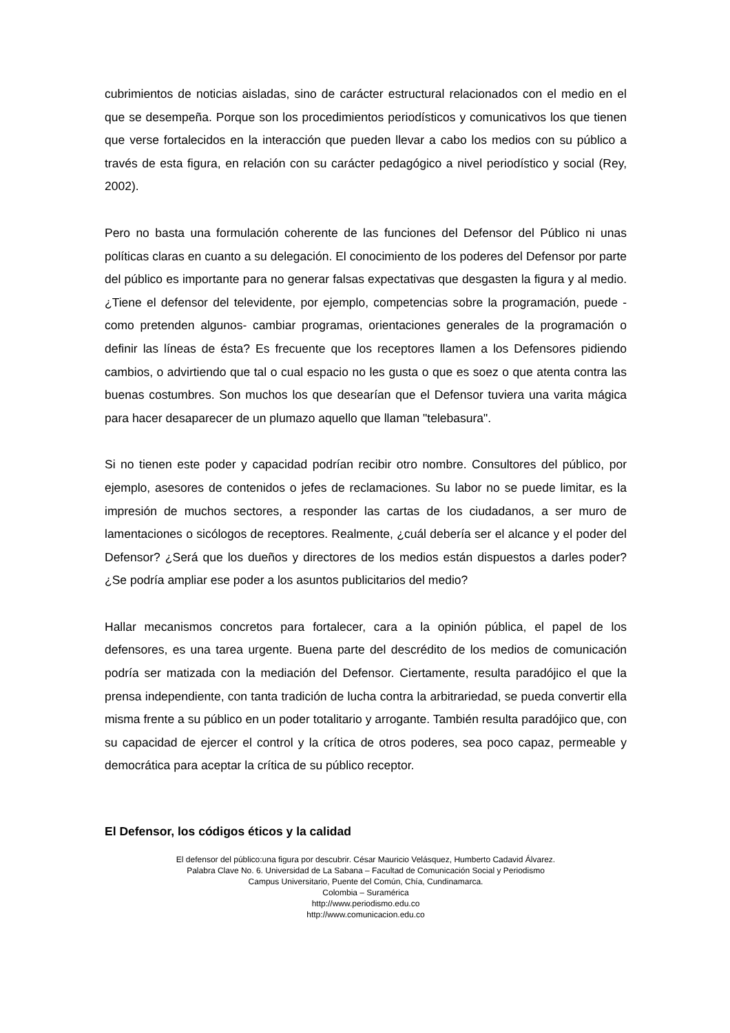cubrimientos de noticias aisladas, sino de carácter estructural relacionados con el medio en el que se desempeña. Porque son los procedimientos periodísticos y comunicativos los que tienen que verse fortalecidos en la interacción que pueden llevar a cabo los medios con su público a través de esta figura, en relación con su carácter pedagógico a nivel periodístico y social (Rey, 2002).
Pero no basta una formulación coherente de las funciones del Defensor del Público ni unas políticas claras en cuanto a su delegación. El conocimiento de los poderes del Defensor por parte del público es importante para no generar falsas expectativas que desgasten la figura y al medio. ¿Tiene el defensor del televidente, por ejemplo, competencias sobre la programación, puede -como pretenden algunos- cambiar programas, orientaciones generales de la programación o definir las líneas de ésta? Es frecuente que los receptores llamen a los Defensores pidiendo cambios, o advirtiendo que tal o cual espacio no les gusta o que es soez o que atenta contra las buenas costumbres. Son muchos los que desearían que el Defensor tuviera una varita mágica para hacer desaparecer de un plumazo aquello que llaman "telebasura".
Si no tienen este poder y capacidad podrían recibir otro nombre. Consultores del público, por ejemplo, asesores de contenidos o jefes de reclamaciones. Su labor no se puede limitar, es la impresión de muchos sectores, a responder las cartas de los ciudadanos, a ser muro de lamentaciones o sicólogos de receptores. Realmente, ¿cuál debería ser el alcance y el poder del Defensor? ¿Será que los dueños y directores de los medios están dispuestos a darles poder? ¿Se podría ampliar ese poder a los asuntos publicitarios del medio?
Hallar mecanismos concretos para fortalecer, cara a la opinión pública, el papel de los defensores, es una tarea urgente. Buena parte del descrédito de los medios de comunicación podría ser matizada con la mediación del Defensor. Ciertamente, resulta paradójico el que la prensa independiente, con tanta tradición de lucha contra la arbitrariedad, se pueda convertir ella misma frente a su público en un poder totalitario y arrogante. También resulta paradójico que, con su capacidad de ejercer el control y la crítica de otros poderes, sea poco capaz, permeable y democrática para aceptar la crítica de su público receptor.
El Defensor, los códigos éticos y la calidad
El defensor del público:una figura por descubrir. César Mauricio Velásquez, Humberto Cadavid Álvarez.
Palabra Clave No. 6. Universidad de La Sabana – Facultad de Comunicación Social y Periodismo
Campus Universitario, Puente del Común, Chía, Cundinamarca.
Colombia – Suramérica
http://www.periodismo.edu.co
http://www.comunicacion.edu.co